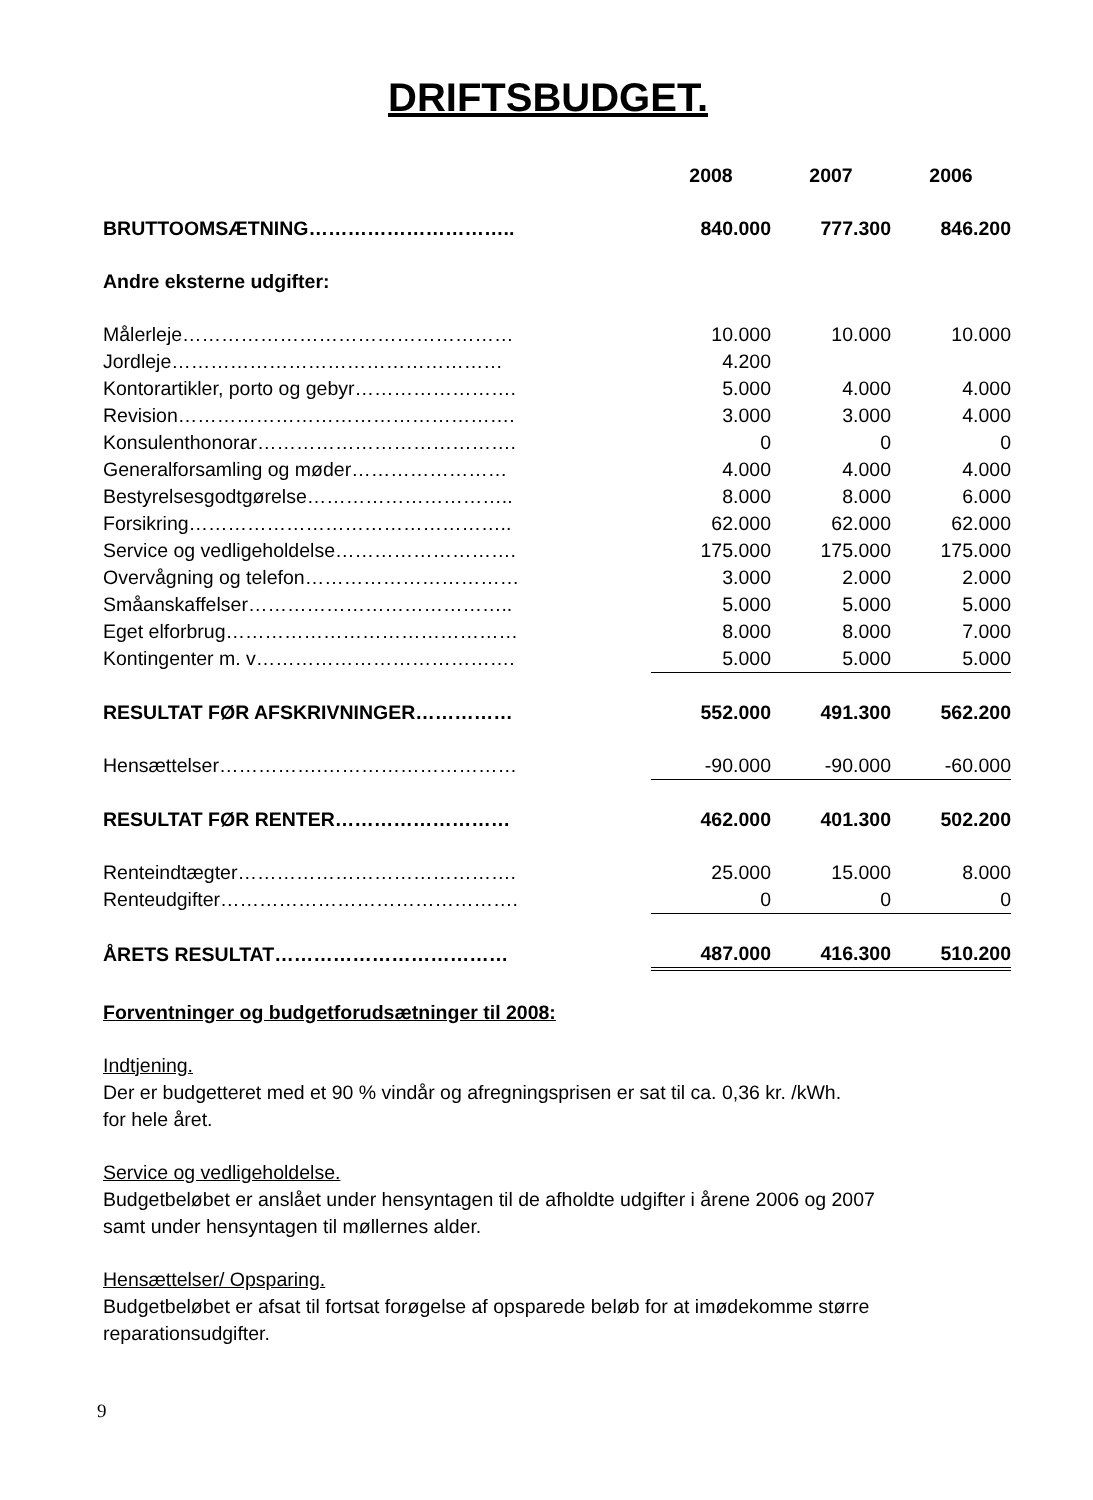DRIFTSBUDGET.
| | 2008 | 2007 | 2006 |
| BRUTTOOMSÆTNING………………………….. | 840.000 | 777.300 | 846.200 |
| Andre eksterne udgifter: | | | |
| Målerleje…………………………………………… | 10.000 | 10.000 | 10.000 |
| Jordleje…………………………………………… | 4.200 | | |
| Kontorartikler, porto og gebyr……………………. | 5.000 | 4.000 | 4.000 |
| Revision……………………………………………. | 3.000 | 3.000 | 4.000 |
| Konsulenthonorar…………………………………. | 0 | 0 | 0 |
| Generalforsamling og møder…………………… | 4.000 | 4.000 | 4.000 |
| Bestyrelsesgodtgørelse………………………….. | 8.000 | 8.000 | 6.000 |
| Forsikring………………………………………….. | 62.000 | 62.000 | 62.000 |
| Service og vedligeholdelse………………………. | 175.000 | 175.000 | 175.000 |
| Overvågning og telefon…………………………… | 3.000 | 2.000 | 2.000 |
| Småanskaffelser………………………………….. | 5.000 | 5.000 | 5.000 |
| Eget elforbrug……………………………………… | 8.000 | 8.000 | 7.000 |
| Kontingenter m. v…………………………………. | 5.000 | 5.000 | 5.000 |
| RESULTAT FØR AFSKRIVNINGER…………… | 552.000 | 491.300 | 562.200 |
| Hensættelser…………….………………………… | -90.000 | -90.000 | -60.000 |
| RESULTAT FØR RENTER……………………… | 462.000 | 401.300 | 502.200 |
| Renteindtægter……………………………………. | 25.000 | 15.000 | 8.000 |
| Renteudgifter………………………………………. | 0 | 0 | 0 |
| ÅRETS RESULTAT……………………………… | 487.000 | 416.300 | 510.200 |
Forventninger og budgetforudsætninger til 2008:
Indtjening.
Der er budgetteret med et 90 % vindår og afregningsprisen er sat til ca. 0,36 kr. /kWh.
for hele året.
Service og vedligeholdelse.
Budgetbeløbet er anslået under hensyntagen til de afholdte udgifter i årene 2006 og 2007
samt under hensyntagen til møllernes alder.
Hensættelser/ Opsparing.
Budgetbeløbet er afsat til fortsat forøgelse af opsparede beløb for at imødekomme større
reparationsudgifter.
9